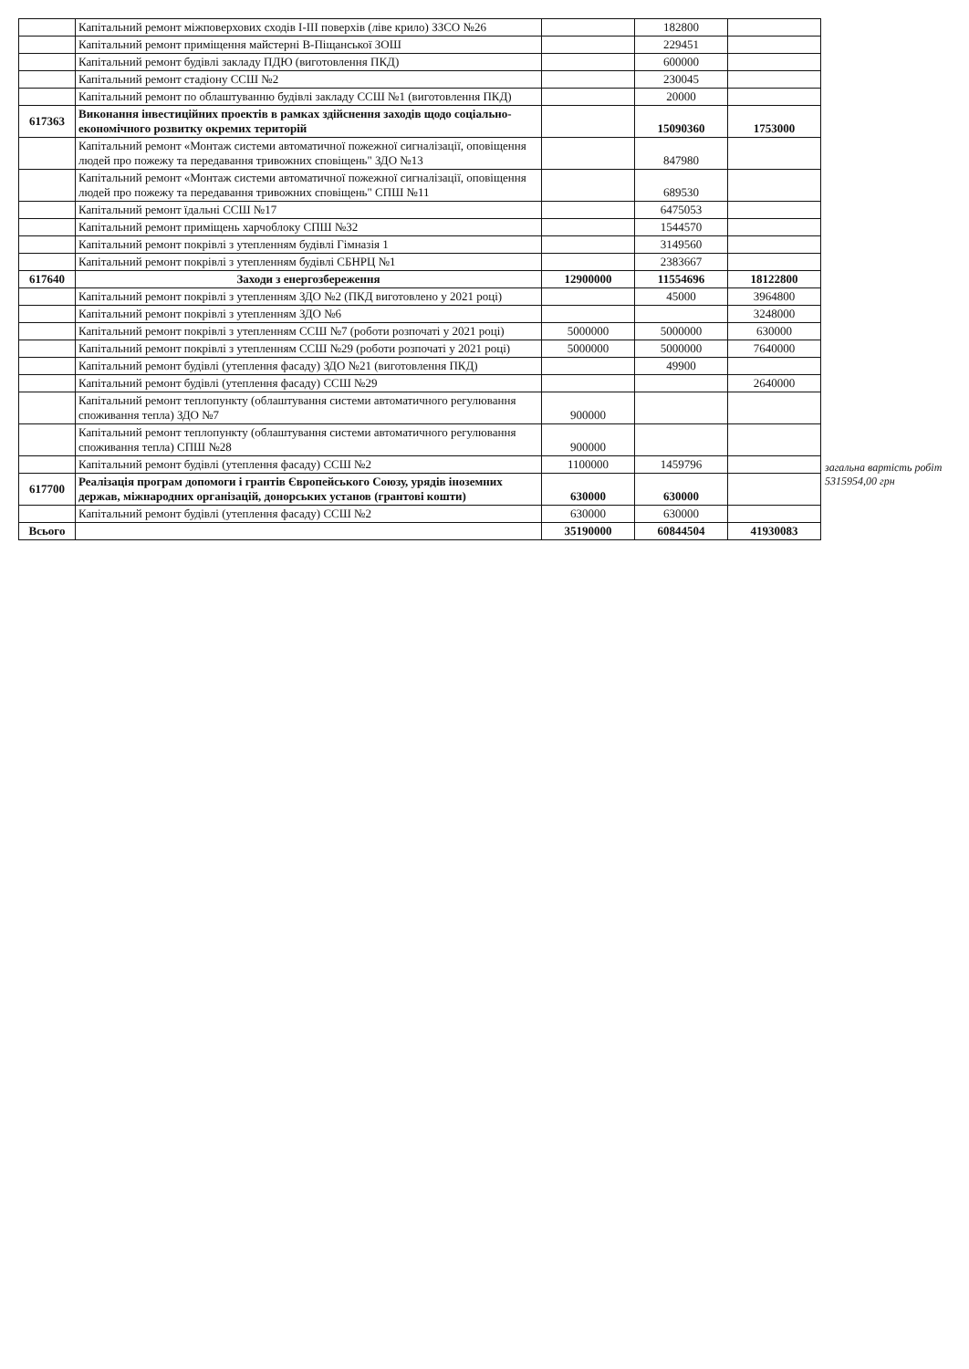| | Капітальний ремонт міжповерхових сходів I-III поверхів (ліве крило) ЗЗСО №26 | | 182800 | |
| | Капітальний ремонт приміщення майстерні В-Піщанської ЗОШ | | 229451 | |
| | Капітальний ремонт будівлі закладу ПДЮ (виготовлення ПКД) | | 600000 | |
| | Капітальний ремонт стадіону ССШ №2 | | 230045 | |
| | Капітальний ремонт по облаштуванню будівлі закладу ССШ №1 (виготовлення ПКД) | | 20000 | |
| 617363 | Виконання інвестиційних проектів в рамках здійснення заходів щодо соціально-економічного розвитку окремих територій | | 15090360 | 1753000 |
| | Капітальний ремонт «Монтаж системи автоматичної пожежної сигналізації, оповіщення людей про пожежу та передавання тривожних сповіщень" ЗДО №13 | | 847980 | |
| | Капітальний ремонт «Монтаж системи автоматичної пожежної сигналізації, оповіщення людей про пожежу та передавання тривожних сповіщень" СПШ №11 | | 689530 | |
| | Капітальний ремонт їдальні ССШ №17 | | 6475053 | |
| | Капітальний ремонт приміщень харчоблоку СПШ №32 | | 1544570 | |
| | Капітальний ремонт покрівлі з утепленням будівлі Гімназія 1 | | 3149560 | |
| | Капітальний ремонт покрівлі з утепленням будівлі СБНРЦ №1 | | 2383667 | |
| 617640 | Заходи з енергозбереження | 12900000 | 11554696 | 18122800 |
| | Капітальний ремонт покрівлі з утепленням ЗДО №2 (ПКД виготовлено у 2021 році) | | 45000 | 3964800 |
| | Капітальний ремонт покрівлі з утепленням ЗДО №6 | | | 3248000 |
| | Капітальний ремонт покрівлі з утепленням ССШ №7 (роботи розпочаті у 2021 році) | 5000000 | 5000000 | 630000 |
| | Капітальний ремонт покрівлі з утепленням ССШ №29 (роботи розпочаті у 2021 році) | 5000000 | 5000000 | 7640000 |
| | Капітальний ремонт будівлі (утеплення фасаду) ЗДО №21 (виготовлення ПКД) | | 49900 | |
| | Капітальний ремонт будівлі (утеплення фасаду) ССШ №29 | | | 2640000 |
| | Капітальний ремонт теплопункту (облаштування системи автоматичного регулювання споживання тепла) ЗДО №7 | 900000 | | |
| | Капітальний ремонт теплопункту (облаштування системи автоматичного регулювання споживання тепла) СПШ №28 | 900000 | | |
| | Капітальний ремонт будівлі (утеплення фасаду) ССШ №2 | 1100000 | 1459796 | |
| 617700 | Реалізація програм допомоги і грантів Європейського Союзу, урядів іноземних держав, міжнародних організацій, донорських установ (грантові кошти) | 630000 | 630000 | |
| | Капітальний ремонт будівлі (утеплення фасаду) ССШ №2 | 630000 | 630000 | |
| Всього | | 35190000 | 60844504 | 41930083 |
загальна вартість робіт 5315954,00 грн